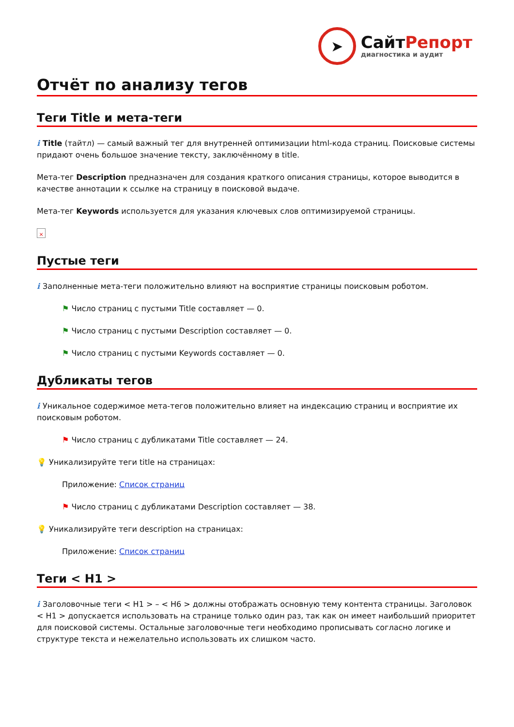➤
СайтРепорт
диагностика и аудит
Отчёт по анализу тегов
Теги Title и мета-теги
i Title (тайтл) — самый важный тег для внутренней оптимизации html-кода страниц. Поисковые системы придают очень большое значение тексту, заключённому в title.
Мета-тег Description предназначен для создания краткого описания страницы, которое выводится в качестве аннотации к ссылке на страницу в поисковой выдаче.
Мета-тег Keywords используется для указания ключевых слов оптимизируемой страницы.
×
Пустые теги
i Заполненные мета-теги положительно влияют на восприятие страницы поисковым роботом.
⚑ Число страниц с пустыми Title составляет — 0.
⚑ Число страниц с пустыми Description составляет — 0.
⚑ Число страниц с пустыми Keywords составляет — 0.
Дубликаты тегов
i Уникальное содержимое мета-тегов положительно влияет на индексацию страниц и восприятие их поисковым роботом.
⚑ Число страниц с дубликатами Title составляет — 24.
💡 Уникализируйте теги title на страницах:
Приложение: Список страниц
⚑ Число страниц с дубликатами Description составляет — 38.
💡 Уникализируйте теги description на страницах:
Приложение: Список страниц
Теги < H1 >
i Заголовочные теги < H1 > – < H6 > должны отображать основную тему контента страницы. Заголовок < H1 > допускается использовать на странице только один раз, так как он имеет наибольший приоритет для поисковой системы. Остальные заголовочные теги необходимо прописывать согласно логике и структуре текста и нежелательно использовать их слишком часто.